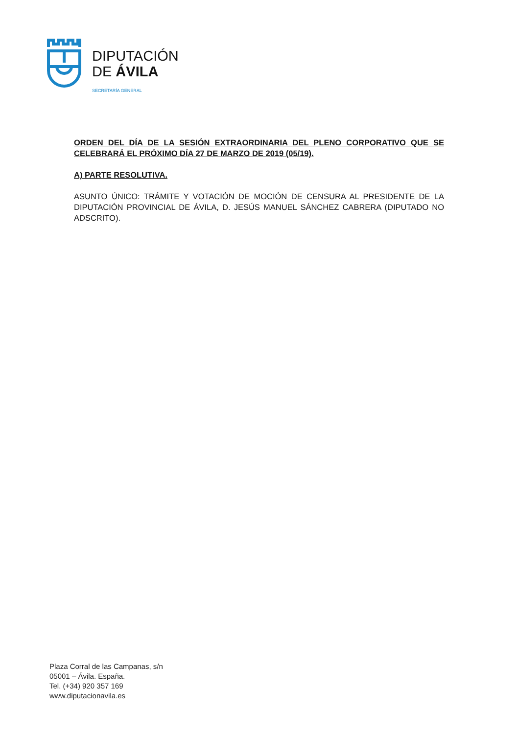DIPUTACIÓN
DE ÁVILA
SECRETARÍA GENERAL
ORDEN DEL DÍA DE LA SESIÓN EXTRAORDINARIA DEL PLENO CORPORATIVO QUE SE CELEBRARÁ EL PRÓXIMO DÍA 27 DE MARZO DE 2019 (05/19).
A) PARTE RESOLUTIVA.
ASUNTO ÚNICO: TRÁMITE Y VOTACIÓN DE MOCIÓN DE CENSURA AL PRESIDENTE DE LA DIPUTACIÓN PROVINCIAL DE ÁVILA, D. JESÚS MANUEL SÁNCHEZ CABRERA (DIPUTADO NO ADSCRITO).
Plaza Corral de las Campanas, s/n
05001 – Ávila. España.
Tel. (+34) 920 357 169
www.diputacionavila.es